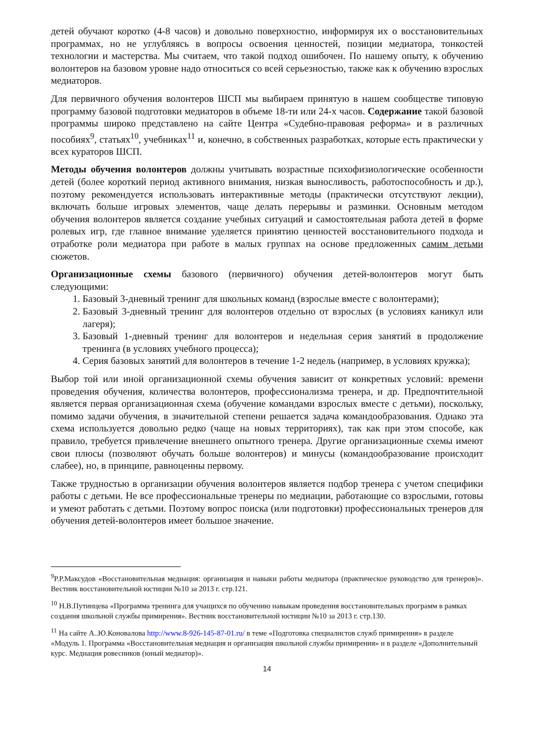детей обучают коротко (4-8 часов) и довольно поверхностно, информируя их о восстановительных программах, но не углубляясь в вопросы освоения ценностей, позиции медиатора, тонкостей технологии и мастерства. Мы считаем, что такой подход ошибочен. По нашему опыту, к обучению волонтеров на базовом уровне надо относиться со всей серьезностью, также как к обучению взрослых медиаторов.
Для первичного обучения волонтеров ШСП мы выбираем принятую в нашем сообществе типовую программу базовой подготовки медиаторов в объеме 18-ти или 24-х часов. Содержание такой базовой программы широко представлено на сайте Центра «Судебно-правовая реформа» и в различных пособиях<sup>9</sup>, статьях<sup>10</sup>, учебниках<sup>11</sup> и, конечно, в собственных разработках, которые есть практически у всех кураторов ШСП.
Методы обучения волонтеров должны учитывать возрастные психофизиологические особенности детей (более короткий период активного внимания, низкая выносливость, работоспособность и др.), поэтому рекомендуется использовать интерактивные методы (практически отсутствуют лекции), включать больше игровых элементов, чаще делать перерывы и разминки. Основным методом обучения волонтеров является создание учебных ситуаций и самостоятельная работа детей в форме ролевых игр, где главное внимание уделяется принятию ценностей восстановительного подхода и отработке роли медиатора при работе в малых группах на основе предложенных самим детьми сюжетов.
Организационные схемы базового (первичного) обучения детей-волонтеров могут быть следующими:
1. Базовый 3-дневный тренинг для школьных команд (взрослые вместе с волонтерами);
2. Базовый 3-дневный тренинг для волонтеров отдельно от взрослых (в условиях каникул или лагеря);
3. Базовый 1-дневный тренинг для волонтеров и недельная серия занятий в продолжение тренинга (в условиях учебного процесса);
4. Серия базовых занятий для волонтеров в течение 1-2 недель (например, в условиях кружка);
Выбор той или иной организационной схемы обучения зависит от конкретных условий: времени проведения обучения, количества волонтеров, профессионализма тренера, и др. Предпочтительной является первая организационная схема (обучение командами взрослых вместе с детьми), поскольку, помимо задачи обучения, в значительной степени решается задача командообразования. Однако эта схема используется довольно редко (чаще на новых территориях), так как при этом способе, как правило, требуется привлечение внешнего опытного тренера. Другие организационные схемы имеют свои плюсы (позволяют обучать больше волонтеров) и минусы (командообразование происходит слабее), но, в принципе, равноценны первому.
Также трудностью в организации обучения волонтеров является подбор тренера с учетом специфики работы с детьми. Не все профессиональные тренеры по медиации, работающие со взрослыми, готовы и умеют работать с детьми. Поэтому вопрос поиска (или подготовки) профессиональных тренеров для обучения детей-волонтеров имеет большое значение.
<sup>9</sup> Р.Р.Максудов «Восстановительная медиация: организация и навыки работы медиатора (практическое руководство для тренеров)». Вестник восстановительной юстиции №10 за 2013 г. стр.121.
<sup>10</sup> Н.В.Путинцева «Программа тренинга для учащихся по обучению навыкам проведения восстановительных программ в рамках создания школьной службы примирения». Вестник восстановительной юстиции №10 за 2013 г. стр.130.
<sup>11</sup> На сайте А..Ю.Коновалова http://www.8-926-145-87-01.ru/ в теме «Подготовка специалистов служб примирения» в разделе «Модуль 1. Программа «Восстановительная медиация и организация школьной службы примирения» и в разделе «Дополнительный курс. Медиация ровесников (юный медиатор)».
14